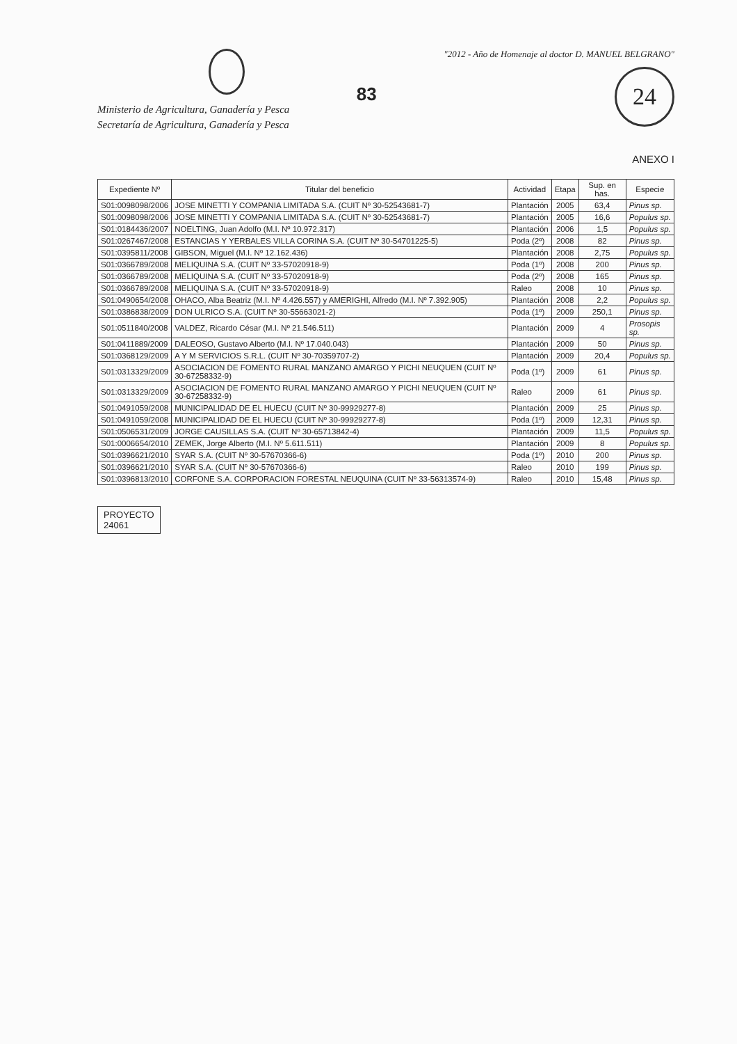Ministerio de Agricultura, Ganadería y Pesca
Secretaría de Agricultura, Ganadería y Pesca
83
"2012 - Año de Homenaje al doctor D. MANUEL BELGRANO"
24
ANEXO I
| Expediente Nº | Titular del beneficio | Actividad | Etapa | Sup. en has. | Especie |
| --- | --- | --- | --- | --- | --- |
| S01:0098098/2006 | JOSE MINETTI Y COMPANIA LIMITADA S.A. (CUIT Nº 30-52543681-7) | Plantación | 2005 | 63,4 | Pinus sp. |
| S01:0098098/2006 | JOSE MINETTI Y COMPANIA LIMITADA S.A. (CUIT Nº 30-52543681-7) | Plantación | 2005 | 16,6 | Populus sp. |
| S01:0184436/2007 | NOELTING, Juan Adolfo (M.I. Nº 10.972.317) | Plantación | 2006 | 1,5 | Populus sp. |
| S01:0267467/2008 | ESTANCIAS Y YERBALES VILLA CORINA S.A. (CUIT Nº 30-54701225-5) | Poda (2º) | 2008 | 82 | Pinus sp. |
| S01:0395811/2008 | GIBSON, Miguel (M.I. Nº 12.162.436) | Plantación | 2008 | 2,75 | Populus sp. |
| S01:0366789/2008 | MELIQUINA S.A. (CUIT Nº 33-57020918-9) | Poda (1º) | 2008 | 200 | Pinus sp. |
| S01:0366789/2008 | MELIQUINA S.A. (CUIT Nº 33-57020918-9) | Poda (2º) | 2008 | 165 | Pinus sp. |
| S01:0366789/2008 | MELIQUINA S.A. (CUIT Nº 33-57020918-9) | Raleo | 2008 | 10 | Pinus sp. |
| S01:0490654/2008 | OHACO, Alba Beatriz (M.I. Nº 4.426.557) y AMERIGHI, Alfredo (M.I. Nº 7.392.905) | Plantación | 2008 | 2,2 | Populus sp. |
| S01:0386838/2009 | DON ULRICO S.A. (CUIT Nº 30-55663021-2) | Poda (1º) | 2009 | 250,1 | Pinus sp. |
| S01:0511840/2008 | VALDEZ, Ricardo César (M.I. Nº 21.546.511) | Plantación | 2009 | 4 | Prosopis sp. |
| S01:0411889/2009 | DALEOSO, Gustavo Alberto (M.I. Nº 17.040.043) | Plantación | 2009 | 50 | Pinus sp. |
| S01:0368129/2009 | A Y M SERVICIOS S.R.L. (CUIT Nº 30-70359707-2) | Plantación | 2009 | 20,4 | Populus sp. |
| S01:0313329/2009 | ASOCIACION DE FOMENTO RURAL MANZANO AMARGO Y PICHI NEUQUEN (CUIT Nº 30-67258332-9) | Poda (1º) | 2009 | 61 | Pinus sp. |
| S01:0313329/2009 | ASOCIACION DE FOMENTO RURAL MANZANO AMARGO Y PICHI NEUQUEN (CUIT Nº 30-67258332-9) | Raleo | 2009 | 61 | Pinus sp. |
| S01:0491059/2008 | MUNICIPALIDAD DE EL HUECU (CUIT Nº 30-99929277-8) | Plantación | 2009 | 25 | Pinus sp. |
| S01:0491059/2008 | MUNICIPALIDAD DE EL HUECU (CUIT Nº 30-99929277-8) | Poda (1º) | 2009 | 12,31 | Pinus sp. |
| S01:0506531/2009 | JORGE CAUSILLAS S.A. (CUIT Nº 30-65713842-4) | Plantación | 2009 | 11,5 | Populus sp. |
| S01:0006654/2010 | ZEMEK, Jorge Alberto (M.I. Nº 5.611.511) | Plantación | 2009 | 8 | Populus sp. |
| S01:0396621/2010 | SYAR S.A. (CUIT Nº 30-57670366-6) | Poda (1º) | 2010 | 200 | Pinus sp. |
| S01:0396621/2010 | SYAR S.A. (CUIT Nº 30-57670366-6) | Raleo | 2010 | 199 | Pinus sp. |
| S01:0396813/2010 | CORFONE S.A. CORPORACION FORESTAL NEUQUINA (CUIT Nº 33-56313574-9) | Raleo | 2010 | 15,48 | Pinus sp. |
PROYECTO
24061